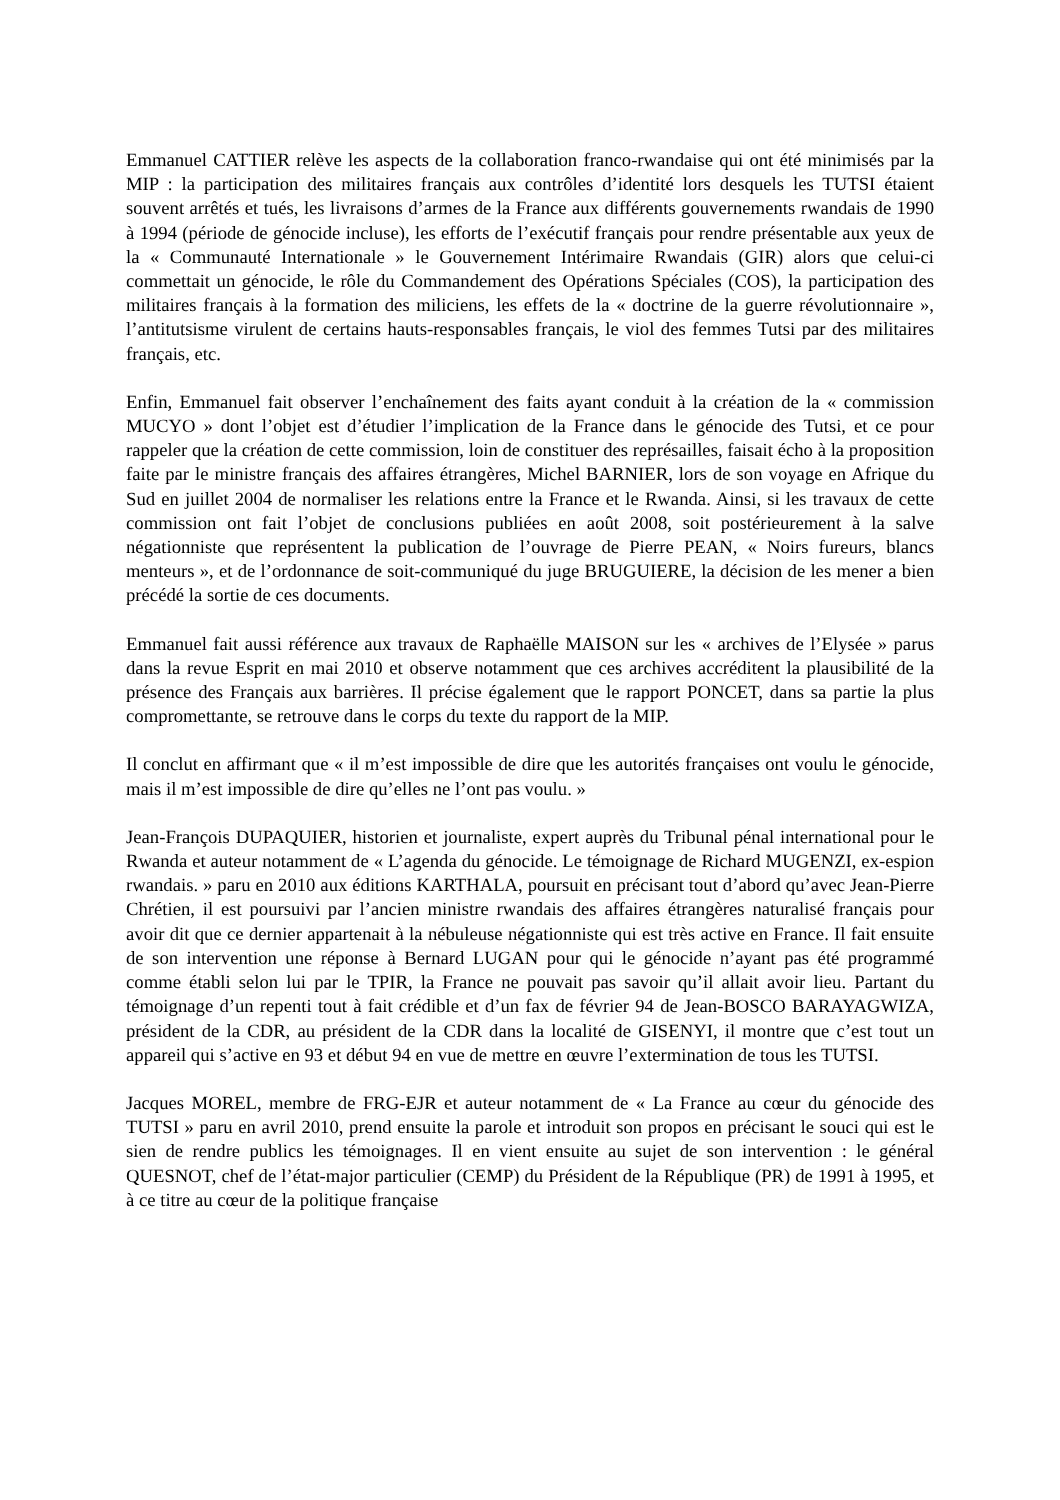Emmanuel CATTIER relève les aspects de la collaboration franco-rwandaise qui ont été minimisés par la MIP : la participation des militaires français aux contrôles d’identité lors desquels les TUTSI étaient souvent arrêtés et tués, les livraisons d’armes de la France aux différents gouvernements rwandais de 1990 à 1994 (période de génocide incluse), les efforts de l’exécutif français pour rendre présentable aux yeux de la « Communauté Internationale » le Gouvernement Intérimaire Rwandais (GIR) alors que celui-ci commettait un génocide, le rôle du Commandement des Opérations Spéciales (COS), la participation des militaires français à la formation des miliciens, les effets de la « doctrine de la guerre révolutionnaire », l’antitutsisme virulent de certains hauts-responsables français, le viol des femmes Tutsi par des militaires français, etc.
Enfin, Emmanuel fait observer l’enchaînement des faits ayant conduit à la création de la « commission MUCYO » dont l’objet est d’étudier l’implication de la France dans le génocide des Tutsi, et ce pour rappeler que la création de cette commission, loin de constituer des représailles, faisait écho à la proposition faite par le ministre français des affaires étrangères, Michel BARNIER, lors de son voyage en Afrique du Sud en juillet 2004 de normaliser les relations entre la France et le Rwanda. Ainsi, si les travaux de cette commission ont fait l’objet de conclusions publiées en août 2008, soit postérieurement à la salve négationniste que représentent la publication de l’ouvrage de Pierre PEAN, « Noirs fureurs, blancs menteurs », et de l’ordonnance de soit-communiqué du juge BRUGUIERE, la décision de les mener a bien précédé la sortie de ces documents.
Emmanuel fait aussi référence aux travaux de Raphaëlle MAISON sur les « archives de l’Elysée » parus dans la revue Esprit en mai 2010 et observe notamment que ces archives accréditent la plausibilité de la présence des Français aux barrières. Il précise également que le rapport PONCET, dans sa partie la plus compromettante, se retrouve dans le corps du texte du rapport de la MIP.
Il conclut en affirmant que « il m’est impossible de dire que les autorités françaises ont voulu le génocide, mais il m’est impossible de dire qu’elles ne l’ont pas voulu. »
Jean-François DUPAQUIER, historien et journaliste, expert auprès du Tribunal pénal international pour le Rwanda et auteur notamment de « L’agenda du génocide. Le témoignage de Richard MUGENZI, ex-espion rwandais. » paru en 2010 aux éditions KARTHALA, poursuit en précisant tout d’abord qu’avec Jean-Pierre Chrétien, il est poursuivi par l’ancien ministre rwandais des affaires étrangères naturalisé français pour avoir dit que ce dernier appartenait à la nébuleuse négationniste qui est très active en France. Il fait ensuite de son intervention une réponse à Bernard LUGAN pour qui le génocide n’ayant pas été programmé comme établi selon lui par le TPIR, la France ne pouvait pas savoir qu’il allait avoir lieu. Partant du témoignage d’un repenti tout à fait crédible et d’un fax de février 94 de Jean-BOSCO BARAYAGWIZA, président de la CDR, au président de la CDR dans la localité de GISENYI, il montre que c’est tout un appareil qui s’active en 93 et début 94 en vue de mettre en œuvre l’extermination de tous les TUTSI.
Jacques MOREL, membre de FRG-EJR et auteur notamment de « La France au cœur du génocide des TUTSI » paru en avril 2010, prend ensuite la parole et introduit son propos en précisant le souci qui est le sien de rendre publics les témoignages. Il en vient ensuite au sujet de son intervention : le général QUESNOT, chef de l’état-major particulier (CEMP) du Président de la République (PR) de 1991 à 1995, et à ce titre au cœur de la politique française